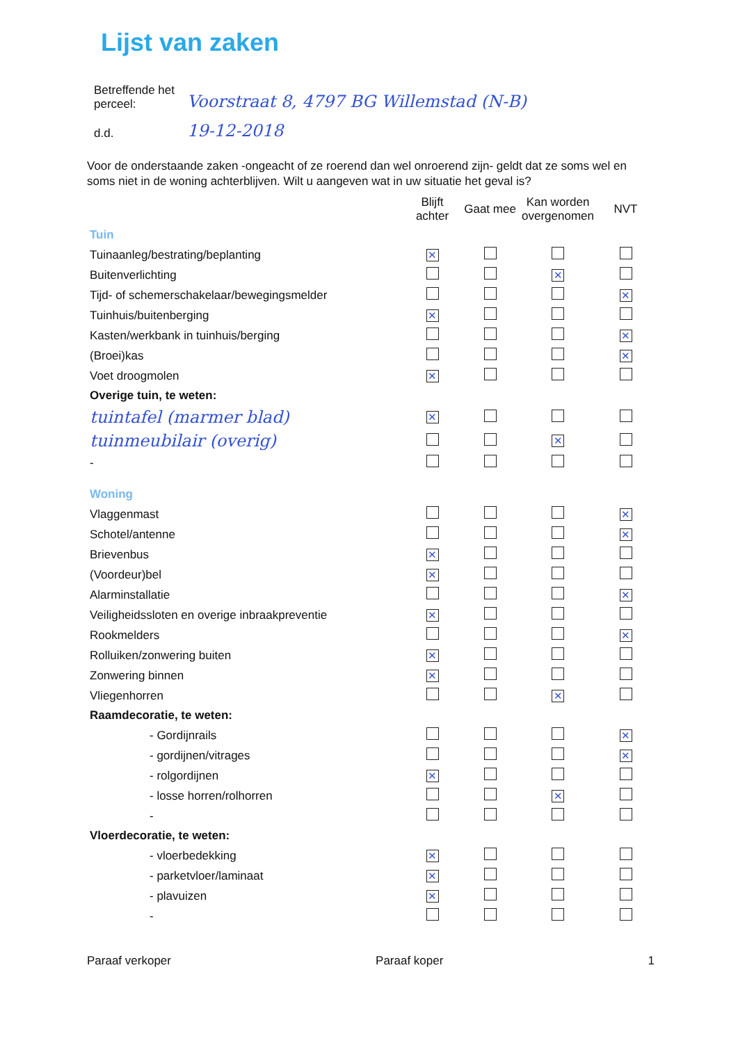Lijst van zaken
| Betreffende het perceel: | Voorstraat 8, 4797 BG Willemstad (N-B) |
| d.d. | 19-12-2018 |
Voor de onderstaande zaken -ongeacht of ze roerend dan wel onroerend zijn- geldt dat ze soms wel en soms niet in de woning achterblijven. Wilt u aangeven wat in uw situatie het geval is?
| | Blijft achter | Gaat mee | Kan worden overgenomen | NVT |
| Tuin | | | | |
| Tuinaanleg/bestrating/beplanting | ✕ | | | |
| Buitenverlichting | | | ✕ | |
| Tijd- of schemerschakelaar/bewegingsmelder | | | | ✕ |
| Tuinhuis/buitenberging | ✕ | | | |
| Kasten/werkbank in tuinhuis/berging | | | | ✕ |
| (Broei)kas | | | | ✕ |
| Voet droogmolen | ✕ | | | |
| Overige tuin, te weten: | | | | |
| tuintafel (marmer blad) | ✕ | | | |
| tuinmeubilair (overig) | | | ✕ | |
| - | | | | |
| Woning | | | | |
| Vlaggenmast | | | | ✕ |
| Schotel/antenne | | | | ✕ |
| Brievenbus | ✕ | | | |
| (Voordeur)bel | ✕ | | | |
| Alarminstallatie | | | | ✕ |
| Veiligheidssloten en overige inbraakpreventie | ✕ | | | |
| Rookmelders | | | | ✕ |
| Rolluiken/zonwering buiten | ✕ | | | |
| Zonwering binnen | ✕ | | | |
| Vliegenhorren | | | ✕ | |
| Raamdecoratie, te weten: | | | | |
| - Gordijnrails | | | | ✕ |
| - gordijnen/vitrages | | | | ✕ |
| - rolgordijnen | ✕ | | | |
| - losse horren/rolhorren | | | ✕ | |
| - | | | | |
| Vloerdecoratie, te weten: | | | | |
| - vloerbedekking | ✕ | | | |
| - parketvloer/laminaat | ✕ | | | |
| - plavuizen | ✕ | | | |
| - | | | | |
Paraaf verkoper Paraaf koper 1